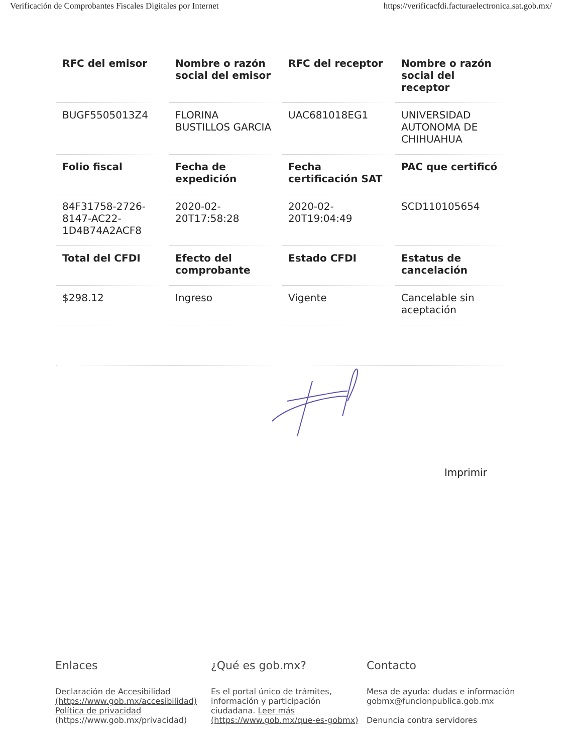Verificación de Comprobantes Fiscales Digitales por Internet https://verificacfdi.facturaelectronica.sat.gob.mx/
| RFC del emisor | Nombre o razón social del emisor | RFC del receptor | Nombre o razón social del receptor |
| --- | --- | --- | --- |
| BUGF5505013Z4 | FLORINA BUSTILLOS GARCIA | UAC681018EG1 | UNIVERSIDAD AUTONOMA DE CHIHUAHUA |
| Folio fiscal | Fecha de expedición | Fecha certificación SAT | PAC que certificó |
| 84F31758-2726-8147-AC22-1D4B74A2ACF8 | 2020-02-20T17:58:28 | 2020-02-20T19:04:49 | SCD110105654 |
| Total del CFDI | Efecto del comprobante | Estado CFDI | Estatus de cancelación |
| $298.12 | Ingreso | Vigente | Cancelable sin aceptación |
Imprimir
Enlaces
Declaración de Accesibilidad (https://www.gob.mx/accesibilidad)
Política de privacidad
(https://www.gob.mx/privacidad)
¿Qué es gob.mx?
Es el portal único de trámites, información y participación ciudadana. Leer más (https://www.gob.mx/que-es-gobmx)
Contacto
Mesa de ayuda: dudas e información gobmx@funcionpublica.gob.mx
Denuncia contra servidores